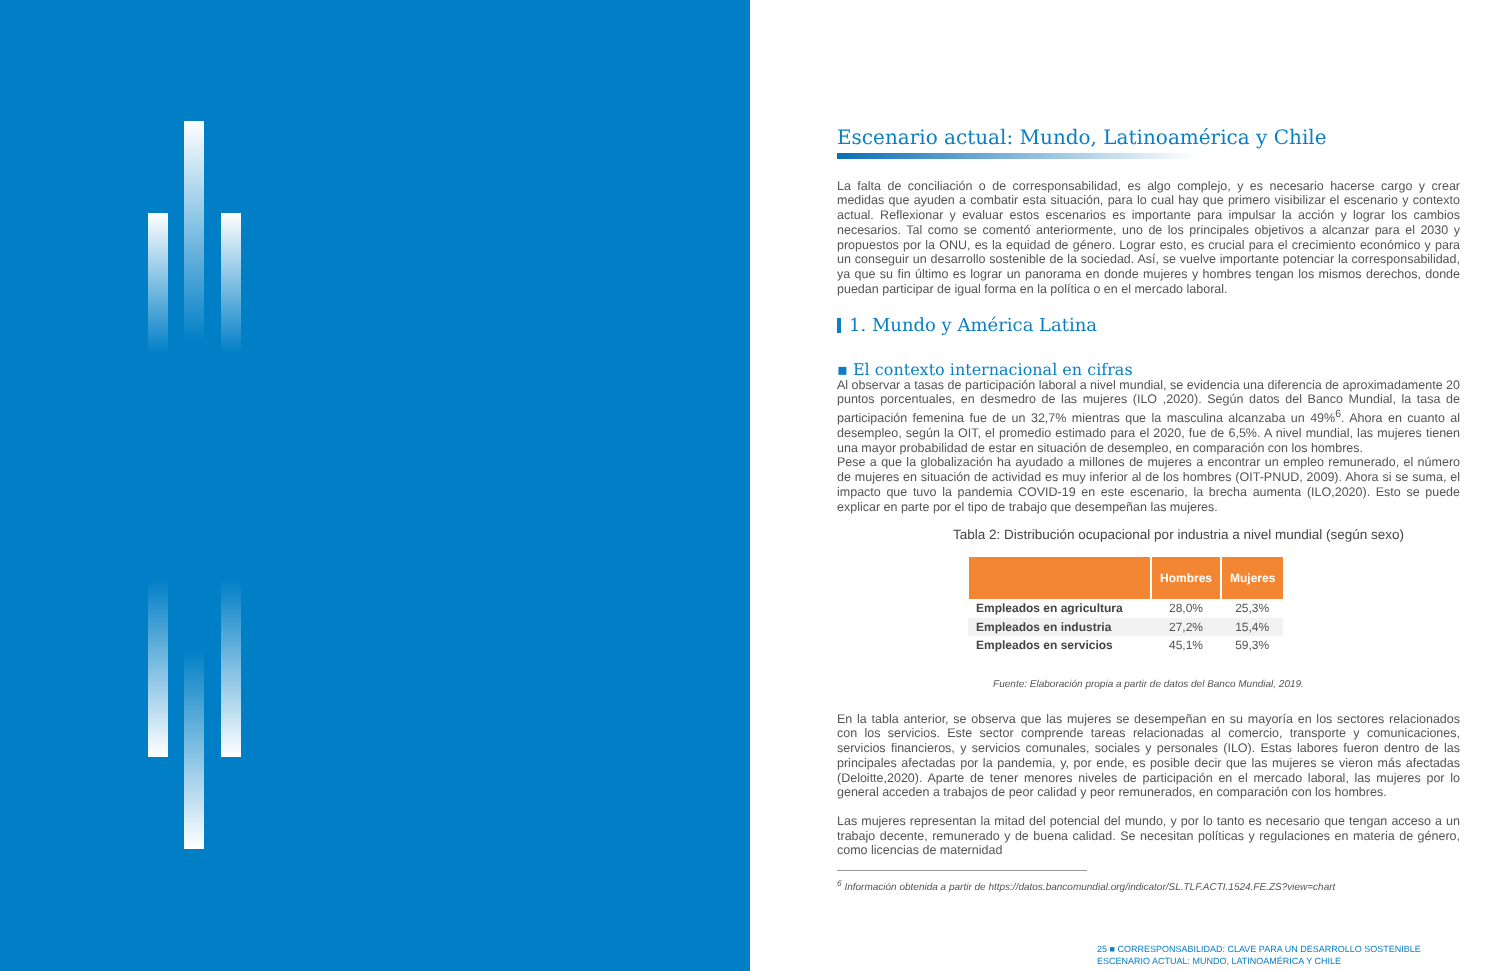Escenario actual: Mundo, Latinoamérica y Chile
La falta de conciliación o de corresponsabilidad, es algo complejo, y es necesario hacerse cargo y crear medidas que ayuden a combatir esta situación, para lo cual hay que primero visibilizar el escenario y contexto actual. Reflexionar y evaluar estos escenarios es importante para impulsar la acción y lograr los cambios necesarios. Tal como se comentó anteriormente, uno de los principales objetivos a alcanzar para el 2030 y propuestos por la ONU, es la equidad de género. Lograr esto, es crucial para el crecimiento económico y para un conseguir un desarrollo sostenible de la sociedad. Así, se vuelve importante potenciar la corresponsabilidad, ya que su fin último es lograr un panorama en donde mujeres y hombres tengan los mismos derechos, donde puedan participar de igual forma en la política o en el mercado laboral.
1. Mundo y América Latina
▪ El contexto internacional en cifras
Al observar a tasas de participación laboral a nivel mundial, se evidencia una diferencia de aproximadamente 20 puntos porcentuales, en desmedro de las mujeres (ILO ,2020). Según datos del Banco Mundial, la tasa de participación femenina fue de un 32,7% mientras que la masculina alcanzaba un 49%<sup>6</sup>. Ahora en cuanto al desempleo, según la OIT, el promedio estimado para el 2020, fue de 6,5%. A nivel mundial, las mujeres tienen una mayor probabilidad de estar en situación de desempleo, en comparación con los hombres.
Pese a que la globalización ha ayudado a millones de mujeres a encontrar un empleo remunerado, el número de mujeres en situación de actividad es muy inferior al de los hombres (OIT-PNUD, 2009). Ahora si se suma, el impacto que tuvo la pandemia COVID-19 en este escenario, la brecha aumenta (ILO,2020). Esto se puede explicar en parte por el tipo de trabajo que desempeñan las mujeres.
Tabla 2: Distribución ocupacional por industria a nivel mundial (según sexo)
| | Hombres | Mujeres |
| --- | --- | --- |
| Empleados en agricultura | 28,0% | 25,3% |
| Empleados en industria | 27,2% | 15,4% |
| Empleados en servicios | 45,1% | 59,3% |
Fuente: Elaboración propia a partir de datos del Banco Mundial, 2019.
En la tabla anterior, se observa que las mujeres se desempeñan en su mayoría en los sectores relacionados con los servicios. Este sector comprende tareas relacionadas al comercio, transporte y comunicaciones, servicios financieros, y servicios comunales, sociales y personales (ILO). Estas labores fueron dentro de las principales afectadas por la pandemia, y, por ende, es posible decir que las mujeres se vieron más afectadas (Deloitte,2020). Aparte de tener menores niveles de participación en el mercado laboral, las mujeres por lo general acceden a trabajos de peor calidad y peor remunerados, en comparación con los hombres.
Las mujeres representan la mitad del potencial del mundo, y por lo tanto es necesario que tengan acceso a un trabajo decente, remunerado y de buena calidad. Se necesitan políticas y regulaciones en materia de género, como licencias de maternidad
<sup>6</sup> Información obtenida a partir de https://datos.bancomundial.org/indicator/SL.TLF.ACTI.1524.FE.ZS?view=chart
25 ■ CORRESPONSABILIDAD: CLAVE PARA UN DESARROLLO SOSTENIBLE
ESCENARIO ACTUAL: MUNDO, LATINOAMÉRICA Y CHILE